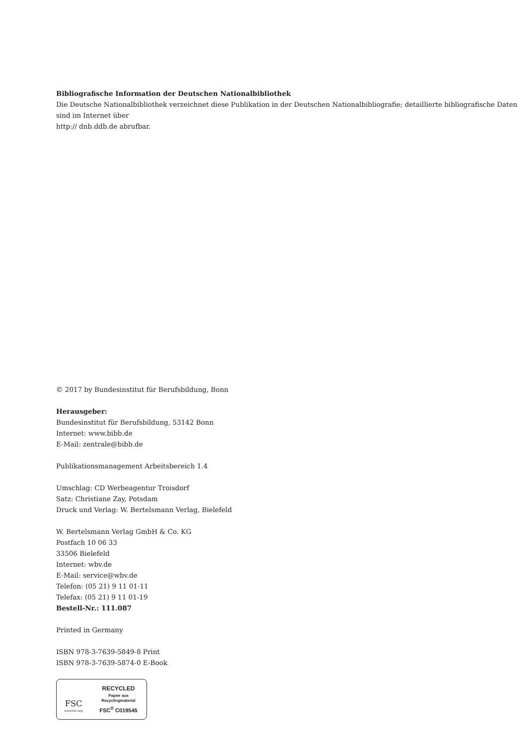Bibliografische Information der Deutschen Nationalbibliothek
Die Deutsche Nationalbibliothek verzeichnet diese Publikation in der Deutschen Nationalbibliografie; detaillierte bibliografische Daten sind im Internet über
http:// dnb.ddb.de abrufbar.
© 2017 by Bundesinstitut für Berufsbildung, Bonn
Herausgeber:
Bundesinstitut für Berufsbildung, 53142 Bonn
Internet: www.bibb.de
E-Mail: zentrale@bibb.de
Publikationsmanagement Arbeitsbereich 1.4
Umschlag: CD Werbeagentur Troisdorf
Satz: Christiane Zay, Potsdam
Druck und Verlag: W. Bertelsmann Verlag, Bielefeld
W. Bertelsmann Verlag GmbH & Co. KG
Postfach 10 06 33
33506 Bielefeld
Internet: wbv.de
E-Mail: service@wbv.de
Telefon: (05 21) 9 11 01-11
Telefax: (05 21) 9 11 01-19
Bestell-Nr.: 111.087
Printed in Germany
ISBN 978-3-7639-5849-8 Print
ISBN 978-3-7639-5874-0 E-Book
FSC
www.fsc.org
RECYCLED
Papier aus
Recyclingmaterial
FSC<sup>®</sup> C019545